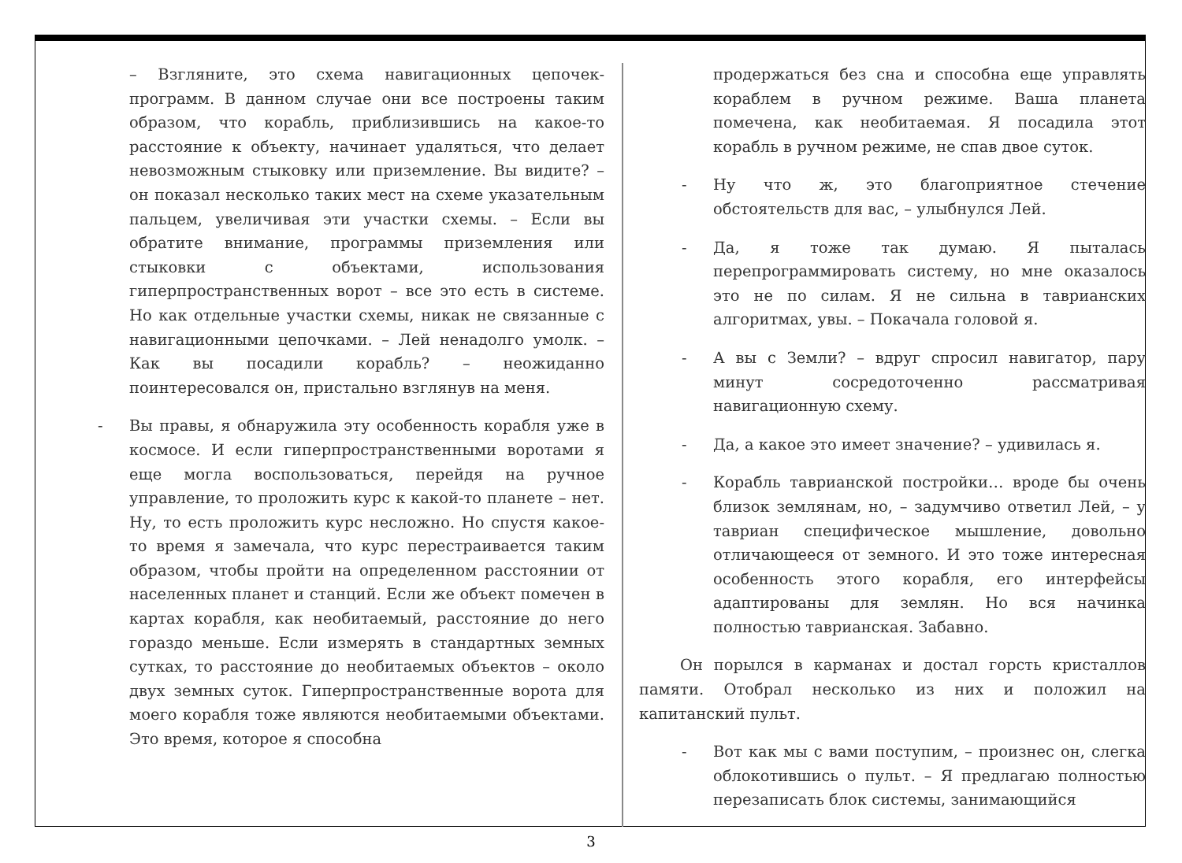– Взгляните, это схема навигационных цепочек-программ. В данном случае они все построены таким образом, что корабль, приблизившись на какое-то расстояние к объекту, начинает удаляться, что делает невозможным стыковку или приземление. Вы видите? – он показал несколько таких мест на схеме указательным пальцем, увеличивая эти участки схемы. – Если вы обратите внимание, программы приземления или стыковки с объектами, использования гиперпространственных ворот – все это есть в системе. Но как отдельные участки схемы, никак не связанные с навигационными цепочками. – Лей ненадолго умолк. – Как вы посадили корабль? – неожиданно поинтересовался он, пристально взглянув на меня.
- Вы правы, я обнаружила эту особенность корабля уже в космосе. И если гиперпространственными воротами я еще могла воспользоваться, перейдя на ручное управление, то проложить курс к какой-то планете – нет. Ну, то есть проложить курс несложно. Но спустя какое-то время я замечала, что курс перестраивается таким образом, чтобы пройти на определенном расстоянии от населенных планет и станций. Если же объект помечен в картах корабля, как необитаемый, расстояние до него гораздо меньше. Если измерять в стандартных земных сутках, то расстояние до необитаемых объектов – около двух земных суток. Гиперпространственные ворота для моего корабля тоже являются необитаемыми объектами. Это время, которое я способна
продержаться без сна и способна еще управлять кораблем в ручном режиме. Ваша планета помечена, как необитаемая. Я посадила этот корабль в ручном режиме, не спав двое суток.
- Ну что ж, это благоприятное стечение обстоятельств для вас, – улыбнулся Лей.
- Да, я тоже так думаю. Я пыталась перепрограммировать систему, но мне оказалось это не по силам. Я не сильна в таврианских алгоритмах, увы. – Покачала головой я.
- А вы с Земли? – вдруг спросил навигатор, пару минут сосредоточенно рассматривая навигационную схему.
- Да, а какое это имеет значение? – удивилась я.
- Корабль таврианской постройки… вроде бы очень близок землянам, но, – задумчиво ответил Лей, – у тавриан специфическое мышление, довольно отличающееся от земного. И это тоже интересная особенность этого корабля, его интерфейсы адаптированы для землян. Но вся начинка полностью таврианская. Забавно.
Он порылся в карманах и достал горсть кристаллов памяти. Отобрал несколько из них и положил на капитанский пульт.
- Вот как мы с вами поступим, – произнес он, слегка облокотившись о пульт. – Я предлагаю полностью перезаписать блок системы, занимающийся
3